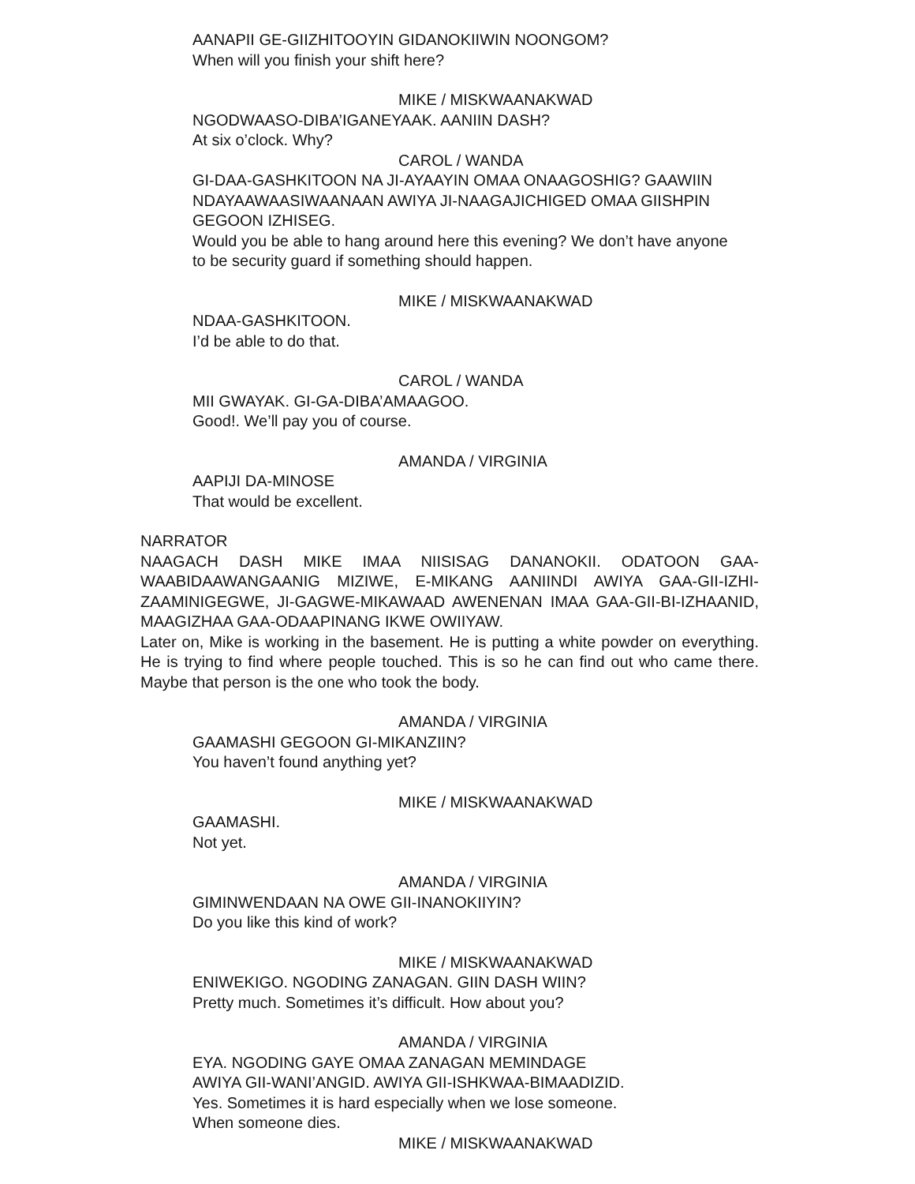AANAPII GE-GIIZHITOOYIN GIDANOKIIWIN NOONGOM?
When will you finish your shift here?
MIKE / MISKWAANAKWAD
NGODWAASO-DIBA’IGANEYAAK. AANIIN DASH?
At six o’clock. Why?
CAROL / WANDA
GI-DAA-GASHKITOON NA JI-AYAAYIN OMAA ONAAGOSHIG? GAAWIIN NDAYAAWAASIWAANAAN AWIYA JI-NAAGAJICHIGED OMAA GIISHPIN GEGOON IZHISEG.
Would you be able to hang around here this evening? We don’t have anyone to be security guard if something should happen.
MIKE / MISKWAANAKWAD
NDAA-GASHKITOON.
I’d be able to do that.
CAROL / WANDA
MII GWAYAK. GI-GA-DIBA’AMAAGOO.
Good!. We’ll pay you of course.
AMANDA / VIRGINIA
AAPIJI DA-MINOSE
That would be excellent.
NARRATOR
NAAGACH DASH MIKE IMAA NIISISAG DANANOKII. ODATOON GAA-WAABIDAAWANGAANIG MIZIWE, E-MIKANG AANIINDI AWIYA GAA-GII-IZHI-ZAAMINIGEGWE, JI-GAGWE-MIKAWAAD AWENENAN IMAA GAA-GII-BI-IZHAANID, MAAGIZHAA GAA-ODAAPINANG IKWE OWIIYAW.
Later on, Mike is working in the basement. He is putting a white powder on everything. He is trying to find where people touched. This is so he can find out who came there. Maybe that person is the one who took the body.
AMANDA / VIRGINIA
GAAMASHI GEGOON GI-MIKANZIIN?
You haven’t found anything yet?
MIKE / MISKWAANAKWAD
GAAMASHI.
Not yet.
AMANDA / VIRGINIA
GIMINWENDAAN NA OWE GII-INANOKIIYIN?
Do you like this kind of work?
MIKE / MISKWAANAKWAD
ENIWEKIGO. NGODING ZANAGAN. GIIN DASH WIIN?
Pretty much. Sometimes it’s difficult. How about you?
AMANDA / VIRGINIA
EYA. NGODING GAYE OMAA ZANAGAN MEMINDAGE
AWIYA GII-WANI’ANGID. AWIYA GII-ISHKWAA-BIMAADIZID.
Yes. Sometimes it is hard especially when we lose someone.
When someone dies.
MIKE / MISKWAANAKWAD